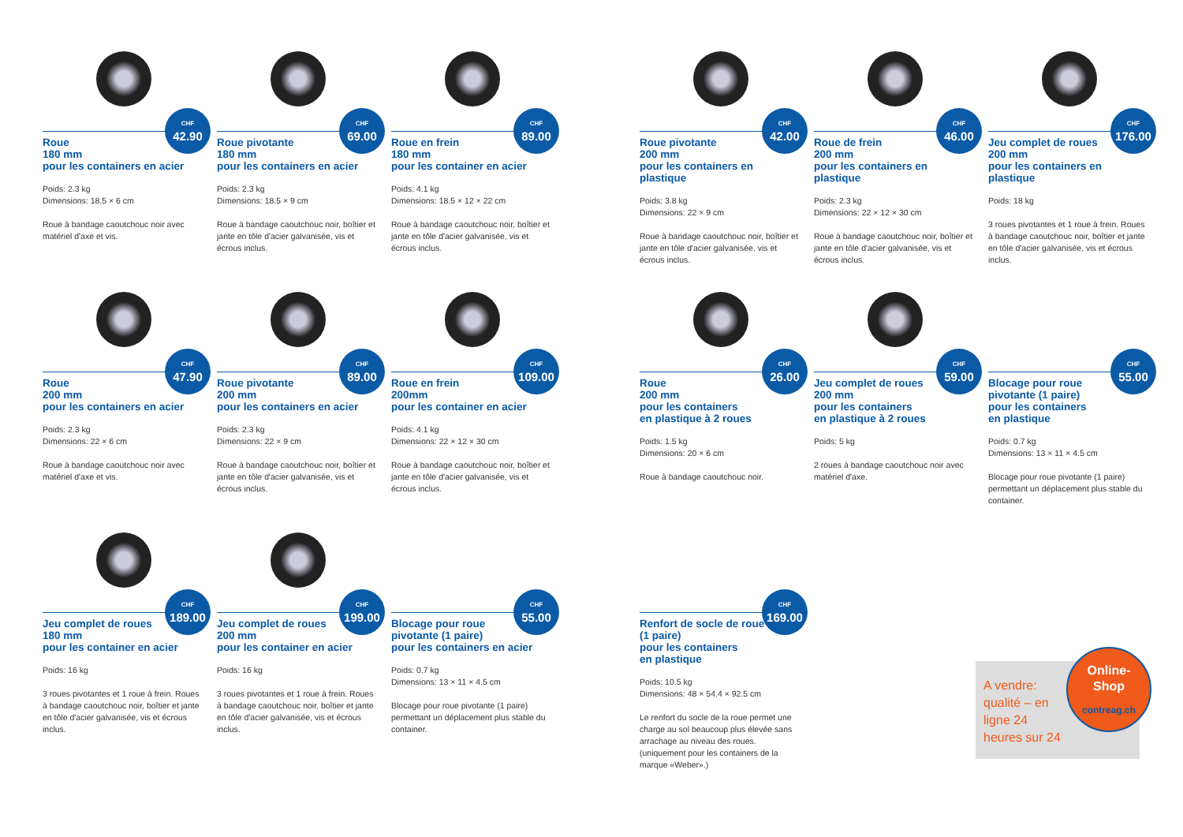CHF
42.90
Roue
180 mm
pour les containers en acier
Poids: 2.3 kg
Dimensions: 18.5 × 6 cm
Roue à bandage caoutchouc noir avec matériel d'axe et vis.
CHF
69.00
Roue pivotante
180 mm
pour les containers en acier
Poids: 2.3 kg
Dimensions: 18.5 × 9 cm
Roue à bandage caoutchouc noir, boîtier et jante en tôle d'acier galvanisée, vis et écrous inclus.
CHF
89.00
Roue en frein
180 mm
pour les container en acier
Poids: 4.1 kg
Dimensions: 18.5 × 12 × 22 cm
Roue à bandage caoutchouc noir, boîtier et jante en tôle d'acier galvanisée, vis et écrous inclus.
CHF
47.90
Roue
200 mm
pour les containers en acier
Poids: 2.3 kg
Dimensions: 22 × 6 cm
Roue à bandage caoutchouc noir avec matériel d'axe et vis.
CHF
89.00
Roue pivotante
200 mm
pour les containers en acier
Poids: 2.3 kg
Dimensions: 22 × 9 cm
Roue à bandage caoutchouc noir, boîtier et jante en tôle d'acier galvanisée, vis et écrous inclus.
CHF
109.00
Roue en frein
200mm
pour les container en acier
Poids: 4.1 kg
Dimensions: 22 × 12 × 30 cm
Roue à bandage caoutchouc noir, boîtier et jante en tôle d'acier galvanisée, vis et écrous inclus.
CHF
189.00
Jeu complet de roues
180 mm
pour les container en acier
Poids: 16 kg
3 roues pivotantes et 1 roue à frein. Roues à bandage caoutchouc noir, boîtier et jante en tôle d'acier galvanisée, vis et écrous inclus.
CHF
199.00
Jeu complet de roues
200 mm
pour les container en acier
Poids: 16 kg
3 roues pivotantes et 1 roue à frein. Roues à bandage caoutchouc noir, boîtier et jante en tôle d'acier galvanisée, vis et écrous inclus.
CHF
55.00
Blocage pour roue
pivotante (1 paire)
pour les containers en acier
Poids: 0.7 kg
Dimensions: 13 × 11 × 4.5 cm
Blocage pour roue pivotante (1 paire) permettant un déplacement plus stable du container.
CHF
42.00
Roue pivotante
200 mm
pour les containers en plastique
Poids: 3.8 kg
Dimensions: 22 × 9 cm
Roue à bandage caoutchouc noir, boîtier et jante en tôle d'acier galvanisée, vis et écrous inclus.
CHF
46.00
Roue de frein
200 mm
pour les containers en plastique
Poids: 2.3 kg
Dimensions: 22 × 12 × 30 cm
Roue à bandage caoutchouc noir, boîtier et jante en tôle d'acier galvanisée, vis et écrous inclus.
CHF
176.00
Jeu complet de roues
200 mm
pour les containers en plastique
Poids: 18 kg
3 roues pivotantes et 1 roue à frein. Roues à bandage caoutchouc noir, boîtier et jante en tôle d'acier galvanisée, vis et écrous inclus.
CHF
26.00
Roue
200 mm
pour les containers
en plastique à 2 roues
Poids: 1.5 kg
Dimensions: 20 × 6 cm
Roue à bandage caoutchouc noir.
CHF
59.00
Jeu complet de roues
200 mm
pour les containers
en plastique à 2 roues
Poids: 5 kg
2 roues à bandage caoutchouc noir avec matériel d'axe.
CHF
55.00
Blocage pour roue
pivotante (1 paire)
pour les containers
en plastique
Poids: 0.7 kg
Dimensions: 13 × 11 × 4.5 cm
Blocage pour roue pivotante (1 paire) permettant un déplacement plus stable du container.
CHF
169.00
Renfort de socle de roue
(1 paire)
pour les containers
en plastique
Poids: 10.5 kg
Dimensions: 48 × 54.4 × 92.5 cm
Le renfort du socle de la roue permet une charge au sol beaucoup plus élevée sans arrachage au niveau des roues. (uniquement pour les containers de la marque «Weber».)
A vendre:
qualité – en
ligne 24
heures sur 24
Online-
Shop
contreag.ch